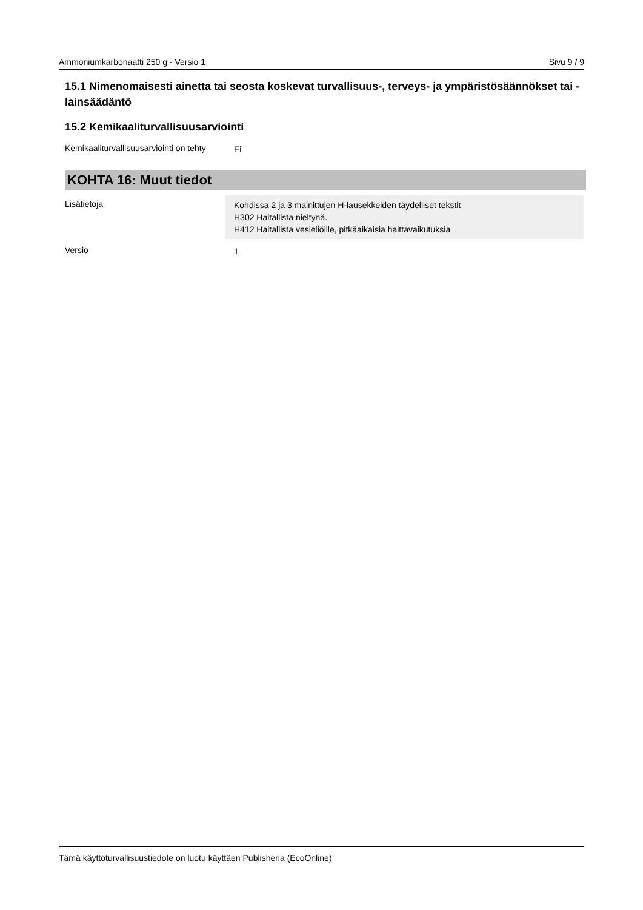Ammoniumkarbonaatti 250 g - Versio 1 Sivu 9 / 9
15.1 Nimenomaisesti ainetta tai seosta koskevat turvallisuus-, terveys- ja ympäristösäännökset tai -lainsäädäntö
15.2 Kemikaaliturvallisuusarviointi
| Kemikaaliturvallisuusarviointi on tehty | Ei |
KOHTA 16: Muut tiedot
| Lisätietoja | Kohdissa 2 ja 3 mainittujen H-lausekkeiden täydelliset tekstit H302 Haitallista nieltynä. H412 Haitallista vesieliöille, pitkäaikaisia haittavaikutuksia |
| Versio | 1 |
Tämä käyttöturvallisuustiedote on luotu käyttäen Publisheria (EcoOnline)